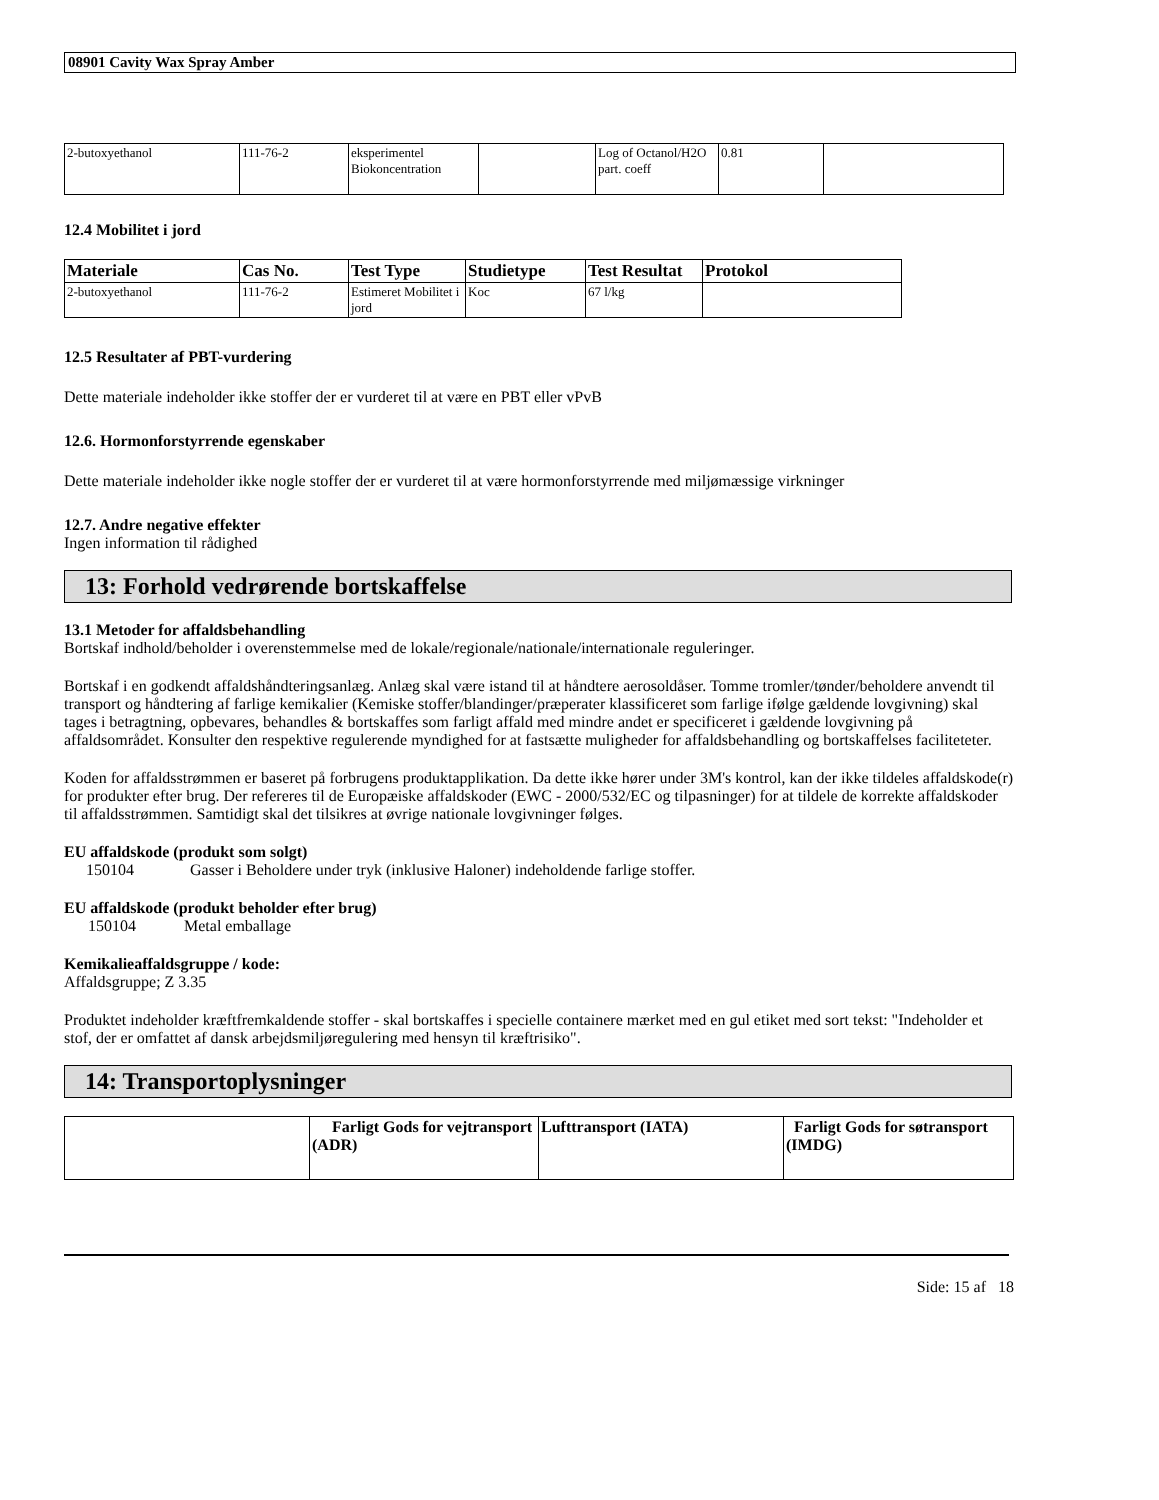08901 Cavity Wax Spray Amber
| 2-butoxyethanol | 111-76-2 | eksperimentel Biokoncentration | | Log of Octanol/H2O part. coeff | 0.81 | |
12.4 Mobilitet i jord
| Materiale | Cas No. | Test Type | Studietype | Test Resultat | Protokol |
| --- | --- | --- | --- | --- | --- |
| 2-butoxyethanol | 111-76-2 | Estimeret Mobilitet i jord | Koc | 67 l/kg | |
12.5 Resultater af PBT-vurdering
Dette materiale indeholder ikke stoffer der er vurderet til at være en PBT eller vPvB
12.6. Hormonforstyrrende egenskaber
Dette materiale indeholder ikke nogle stoffer der er vurderet til at være hormonforstyrrende med miljømæssige virkninger
12.7. Andre negative effekter
Ingen information til rådighed
13: Forhold vedrørende bortskaffelse
13.1 Metoder for affaldsbehandling
Bortskaf indhold/beholder i overenstemmelse med de lokale/regionale/nationale/internationale reguleringer.
Bortskaf i en godkendt affaldshåndteringsanlæg. Anlæg skal være istand til at håndtere aerosoldåser. Tomme tromler/tønder/beholdere anvendt til transport og håndtering af farlige kemikalier (Kemiske stoffer/blandinger/præperater klassificeret som farlige ifølge gældende lovgivning) skal tages i betragtning, opbevares, behandles & bortskaffes som farligt affald med mindre andet er specificeret i gældende lovgivning på affaldsområdet. Konsulter den respektive regulerende myndighed for at fastsætte muligheder for affaldsbehandling og bortskaffelses faciliteteter.
Koden for affaldsstrømmen er baseret på forbrugens produktapplikation. Da dette ikke hører under 3M's kontrol, kan der ikke tildeles affaldskode(r) for produkter efter brug. Der refereres til de Europæiske affaldskoder (EWC - 2000/532/EC og tilpasninger) for at tildele de korrekte affaldskoder til affaldsstrømmen. Samtidigt skal det tilsikres at øvrige nationale lovgivninger følges.
EU affaldskode (produkt som solgt)
150104 Gasser i Beholdere under tryk (inklusive Haloner) indeholdende farlige stoffer.
EU affaldskode (produkt beholder efter brug)
150104 Metal emballage
Kemikalieaffaldsgruppe / kode:
Affaldsgruppe; Z 3.35
Produktet indeholder kræftfremkaldende stoffer - skal bortskaffes i specielle containere mærket med en gul etiket med sort tekst: "Indeholder et stof, der er omfattet af dansk arbejdsmiljøregulering med hensyn til kræftrisiko".
14: Transportoplysninger
| | Farligt Gods for vejtransport (ADR) | Lufttransport (IATA) | Farligt Gods for søtransport (IMDG) |
| --- | --- | --- | --- |
Side: 15 af 18